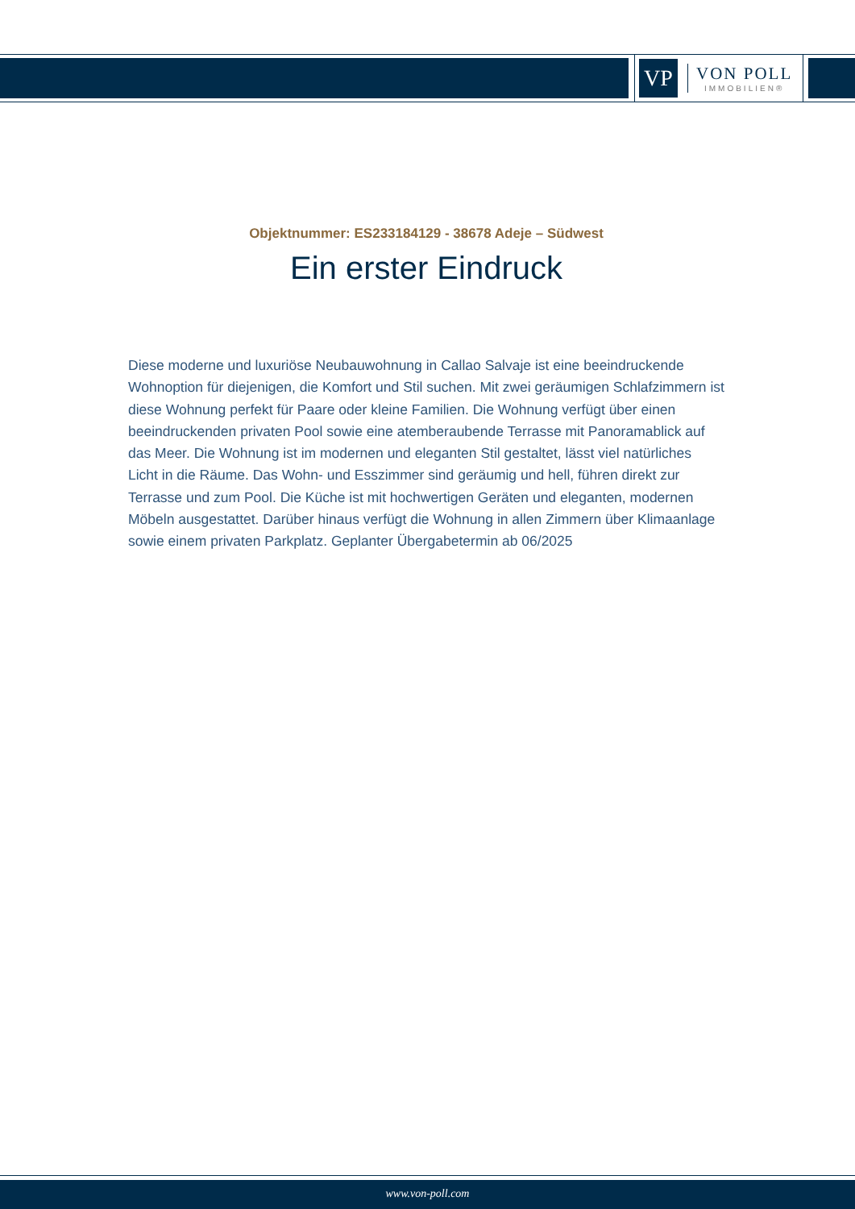VP
VON POLL
IMMOBILIEN®
Objektnummer: ES233184129 - 38678 Adeje – Südwest
Ein erster Eindruck
Diese moderne und luxuriöse Neubauwohnung in Callao Salvaje ist eine beeindruckende Wohnoption für diejenigen, die Komfort und Stil suchen. Mit zwei geräumigen Schlafzimmern ist diese Wohnung perfekt für Paare oder kleine Familien. Die Wohnung verfügt über einen beeindruckenden privaten Pool sowie eine atemberaubende Terrasse mit Panoramablick auf das Meer. Die Wohnung ist im modernen und eleganten Stil gestaltet, lässt viel natürliches Licht in die Räume. Das Wohn- und Esszimmer sind geräumig und hell, führen direkt zur Terrasse und zum Pool. Die Küche ist mit hochwertigen Geräten und eleganten, modernen Möbeln ausgestattet. Darüber hinaus verfügt die Wohnung in allen Zimmern über Klimaanlage sowie einem privaten Parkplatz. Geplanter Übergabetermin ab 06/2025
www.von-poll.com